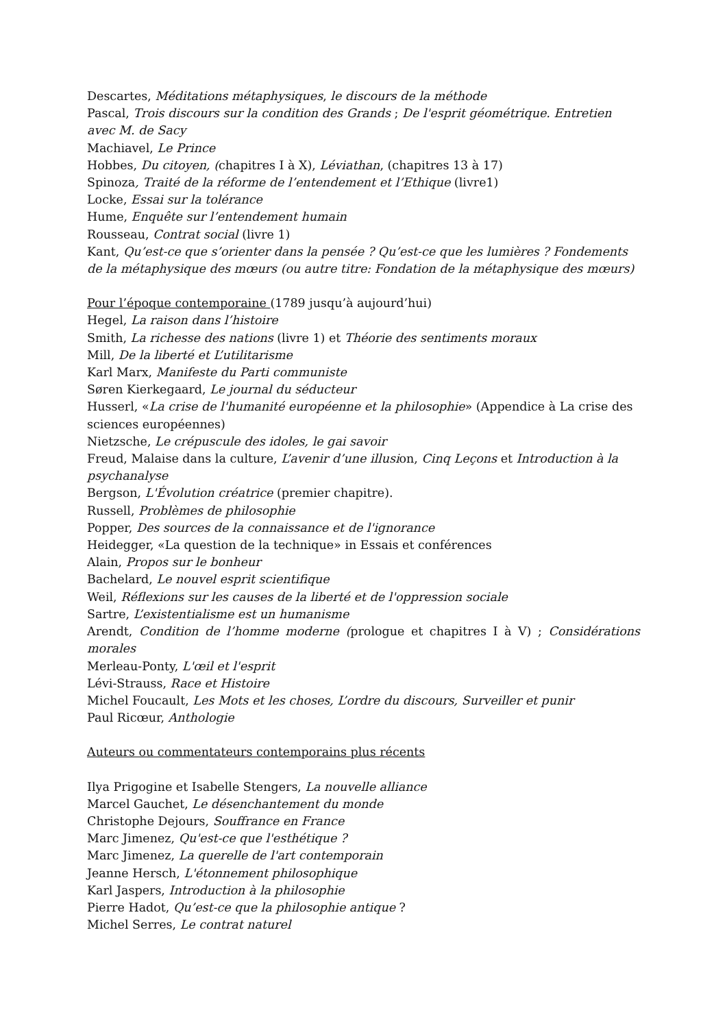Descartes, Méditations métaphysiques, le discours de la méthode
Pascal, Trois discours sur la condition des Grands ; De l'esprit géométrique. Entretien avec M. de Sacy
Machiavel, Le Prince
Hobbes, Du citoyen, (chapitres I à X), Léviathan, (chapitres 13 à 17)
Spinoza, Traité de la réforme de l’entendement et l’Ethique (livre1)
Locke, Essai sur la tolérance
Hume, Enquête sur l’entendement humain
Rousseau, Contrat social (livre 1)
Kant, Qu’est-ce que s’orienter dans la pensée ? Qu’est-ce que les lumières ? Fondements de la métaphysique des mœurs (ou autre titre: Fondation de la métaphysique des mœurs)
Pour l’époque contemporaine (1789 jusqu’à aujourd’hui)
Hegel, La raison dans l’histoire
Smith, La richesse des nations (livre 1) et Théorie des sentiments moraux
Mill, De la liberté et L’utilitarisme
Karl Marx, Manifeste du Parti communiste
Søren Kierkegaard, Le journal du séducteur
Husserl, «La crise de l'humanité européenne et la philosophie» (Appendice à La crise des sciences européennes)
Nietzsche, Le crépuscule des idoles, le gai savoir
Freud, Malaise dans la culture, L’avenir d’une illusion, Cinq Leçons et Introduction à la psychanalyse
Bergson, L'Évolution créatrice (premier chapitre).
Russell, Problèmes de philosophie
Popper, Des sources de la connaissance et de l'ignorance
Heidegger, «La question de la technique» in Essais et conférences
Alain, Propos sur le bonheur
Bachelard, Le nouvel esprit scientifique
Weil, Réflexions sur les causes de la liberté et de l'oppression sociale
Sartre, L’existentialisme est un humanisme
Arendt, Condition de l’homme moderne (prologue et chapitres I à V) ; Considérations morales
Merleau-Ponty, L'œil et l'esprit
Lévi-Strauss, Race et Histoire
Michel Foucault, Les Mots et les choses, L’ordre du discours, Surveiller et punir
Paul Ricœur, Anthologie
Auteurs ou commentateurs contemporains plus récents
Ilya Prigogine et Isabelle Stengers, La nouvelle alliance
Marcel Gauchet, Le désenchantement du monde
Christophe Dejours, Souffrance en France
Marc Jimenez, Qu'est-ce que l'esthétique ?
Marc Jimenez, La querelle de l'art contemporain
Jeanne Hersch, L'étonnement philosophique
Karl Jaspers, Introduction à la philosophie
Pierre Hadot, Qu’est-ce que la philosophie antique ?
Michel Serres, Le contrat naturel